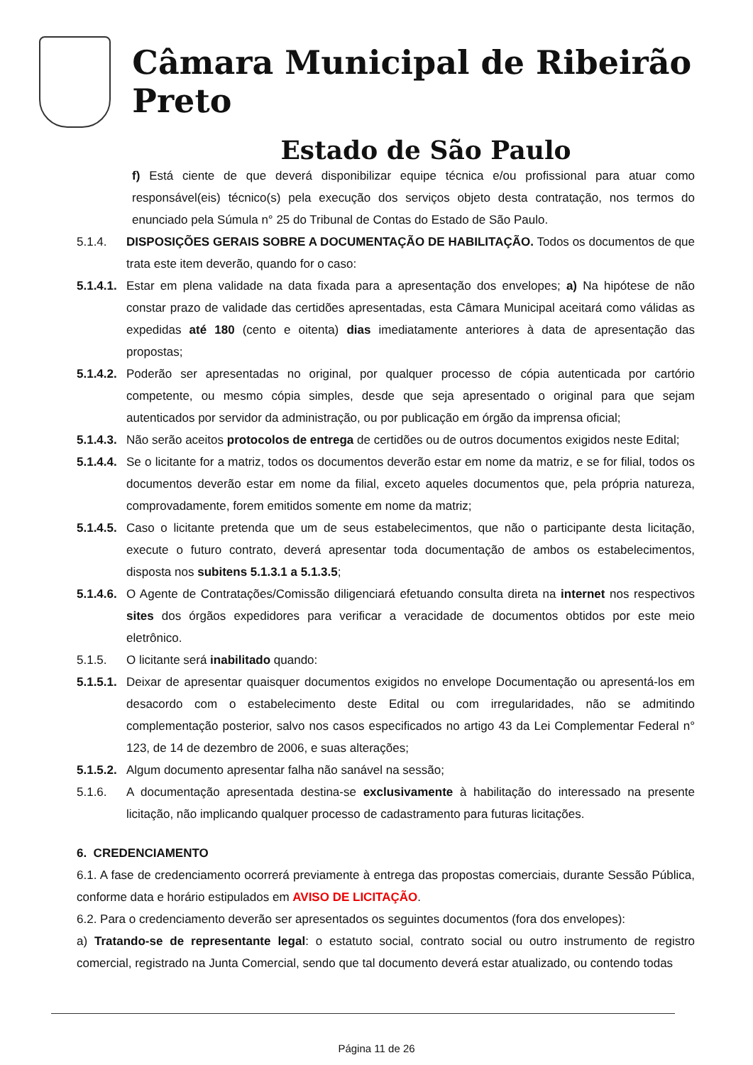Câmara Municipal de Ribeirão Preto
Estado de São Paulo
f) Está ciente de que deverá disponibilizar equipe técnica e/ou profissional para atuar como responsável(eis) técnico(s) pela execução dos serviços objeto desta contratação, nos termos do enunciado pela Súmula n° 25 do Tribunal de Contas do Estado de São Paulo.
5.1.4. DISPOSIÇÕES GERAIS SOBRE A DOCUMENTAÇÃO DE HABILITAÇÃO. Todos os documentos de que trata este item deverão, quando for o caso:
5.1.4.1. Estar em plena validade na data fixada para a apresentação dos envelopes; a) Na hipótese de não constar prazo de validade das certidões apresentadas, esta Câmara Municipal aceitará como válidas as expedidas até 180 (cento e oitenta) dias imediatamente anteriores à data de apresentação das propostas;
5.1.4.2. Poderão ser apresentadas no original, por qualquer processo de cópia autenticada por cartório competente, ou mesmo cópia simples, desde que seja apresentado o original para que sejam autenticados por servidor da administração, ou por publicação em órgão da imprensa oficial;
5.1.4.3. Não serão aceitos protocolos de entrega de certidões ou de outros documentos exigidos neste Edital;
5.1.4.4. Se o licitante for a matriz, todos os documentos deverão estar em nome da matriz, e se for filial, todos os documentos deverão estar em nome da filial, exceto aqueles documentos que, pela própria natureza, comprovadamente, forem emitidos somente em nome da matriz;
5.1.4.5. Caso o licitante pretenda que um de seus estabelecimentos, que não o participante desta licitação, execute o futuro contrato, deverá apresentar toda documentação de ambos os estabelecimentos, disposta nos subitens 5.1.3.1 a 5.1.3.5;
5.1.4.6. O Agente de Contratações/Comissão diligenciará efetuando consulta direta na internet nos respectivos sites dos órgãos expedidores para verificar a veracidade de documentos obtidos por este meio eletrônico.
5.1.5. O licitante será inabilitado quando:
5.1.5.1. Deixar de apresentar quaisquer documentos exigidos no envelope Documentação ou apresentá-los em desacordo com o estabelecimento deste Edital ou com irregularidades, não se admitindo complementação posterior, salvo nos casos especificados no artigo 43 da Lei Complementar Federal n° 123, de 14 de dezembro de 2006, e suas alterações;
5.1.5.2. Algum documento apresentar falha não sanável na sessão;
5.1.6. A documentação apresentada destina-se exclusivamente à habilitação do interessado na presente licitação, não implicando qualquer processo de cadastramento para futuras licitações.
6. CREDENCIAMENTO
6.1. A fase de credenciamento ocorrerá previamente à entrega das propostas comerciais, durante Sessão Pública, conforme data e horário estipulados em AVISO DE LICITAÇÃO.
6.2. Para o credenciamento deverão ser apresentados os seguintes documentos (fora dos envelopes):
a) Tratando-se de representante legal: o estatuto social, contrato social ou outro instrumento de registro comercial, registrado na Junta Comercial, sendo que tal documento deverá estar atualizado, ou contendo todas
Página 11 de 26